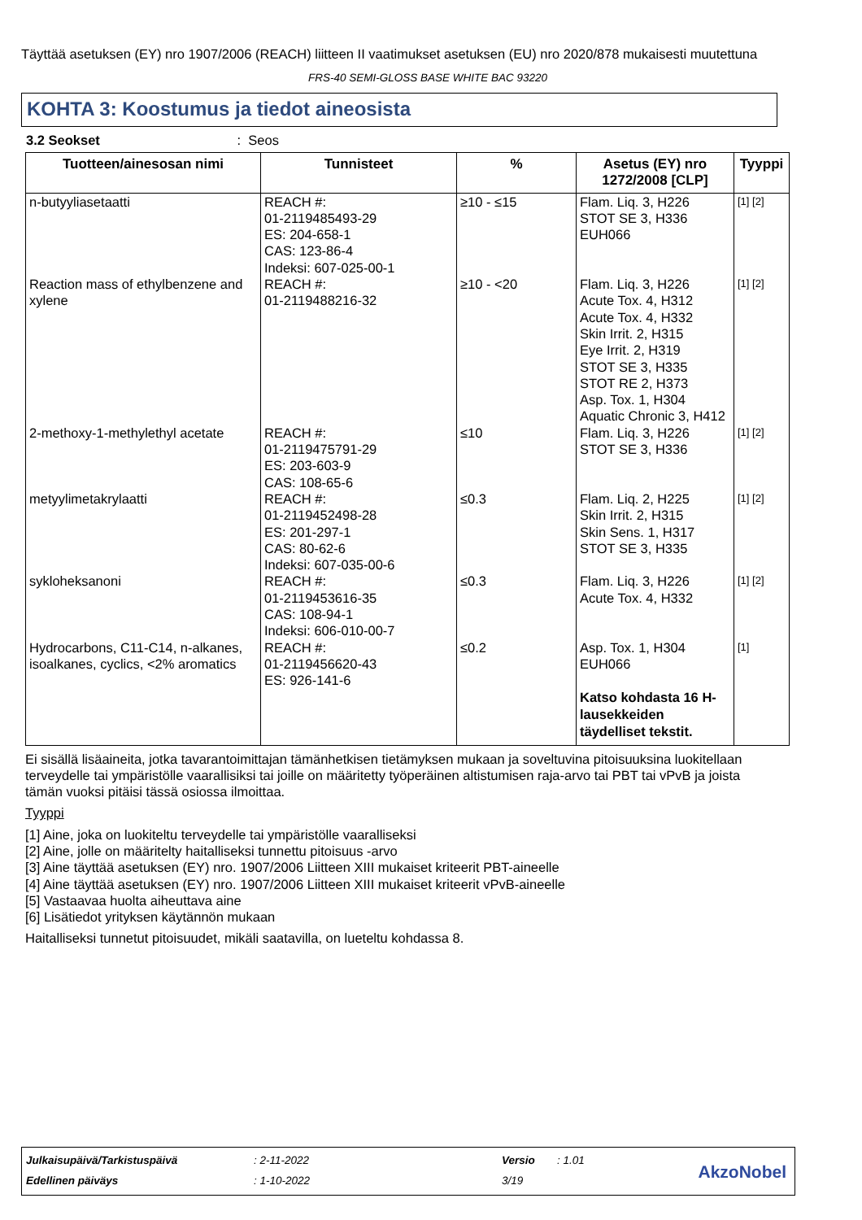Täyttää asetuksen (EY) nro 1907/2006 (REACH) liitteen II vaatimukset asetuksen (EU) nro 2020/878 mukaisesti muutettuna
FRS-40 SEMI-GLOSS BASE WHITE BAC 93220
KOHTA 3: Koostumus ja tiedot aineosista
3.2 Seokset : Seos
| Tuotteen/ainesosan nimi | Tunnisteet | % | Asetus (EY) nro 1272/2008 [CLP] | Tyyppi |
| --- | --- | --- | --- | --- |
| n-butyyliasetaatti | REACH #: 01-2119485493-29 ES: 204-658-1 CAS: 123-86-4 Indeksi: 607-025-00-1 | ≥10 - ≤15 | Flam. Liq. 3, H226 STOT SE 3, H336 EUH066 | [1] [2] |
| Reaction mass of ethylbenzene and xylene | REACH #: 01-2119488216-32 | ≥10 - <20 | Flam. Liq. 3, H226 Acute Tox. 4, H312 Acute Tox. 4, H332 Skin Irrit. 2, H315 Eye Irrit. 2, H319 STOT SE 3, H335 STOT RE 2, H373 Asp. Tox. 1, H304 Aquatic Chronic 3, H412 | [1] [2] |
| 2-methoxy-1-methylethyl acetate | REACH #: 01-2119475791-29 ES: 203-603-9 CAS: 108-65-6 | ≤10 | Flam. Liq. 3, H226 STOT SE 3, H336 | [1] [2] |
| metyylimetakrylaatti | REACH #: 01-2119452498-28 ES: 201-297-1 CAS: 80-62-6 Indeksi: 607-035-00-6 | ≤0.3 | Flam. Liq. 2, H225 Skin Irrit. 2, H315 Skin Sens. 1, H317 STOT SE 3, H335 | [1] [2] |
| sykloheksanoni | REACH #: 01-2119453616-35 CAS: 108-94-1 Indeksi: 606-010-00-7 | ≤0.3 | Flam. Liq. 3, H226 Acute Tox. 4, H332 | [1] [2] |
| Hydrocarbons, C11-C14, n-alkanes, isoalkanes, cyclics, <2% aromatics | REACH #: 01-2119456620-43 ES: 926-141-6 | ≤0.2 | Asp. Tox. 1, H304 EUH066 Katso kohdasta 16 H-lausekkeiden täydelliset tekstit. | [1] |
Ei sisällä lisäaineita, jotka tavarantoimittajan tämänhetkisen tietämyksen mukaan ja soveltuvina pitoisuuksina luokitellaan terveydelle tai ympäristölle vaarallisiksi tai joille on määritetty työperäinen altistumisen raja-arvo tai PBT tai vPvB ja joista tämän vuoksi pitäisi tässä osiossa ilmoittaa.
Tyyppi
[1] Aine, joka on luokiteltu terveydelle tai ympäristölle vaaralliseksi
[2] Aine, jolle on määritelty haitalliseksi tunnettu pitoisuus -arvo
[3] Aine täyttää asetuksen (EY) nro. 1907/2006 Liitteen XIII mukaiset kriteerit PBT-aineelle
[4] Aine täyttää asetuksen (EY) nro. 1907/2006 Liitteen XIII mukaiset kriteerit vPvB-aineelle
[5] Vastaavaa huolta aiheuttava aine
[6] Lisätiedot yrityksen käytännön mukaan
Haitalliseksi tunnetut pitoisuudet, mikäli saatavilla, on lueteltu kohdassa 8.
Julkaisupäivä/Tarkistuspäivä : 2-11-2022 Versio : 1.01
Edellinen päiväys : 1-10-2022 3/19 AkzoNobel